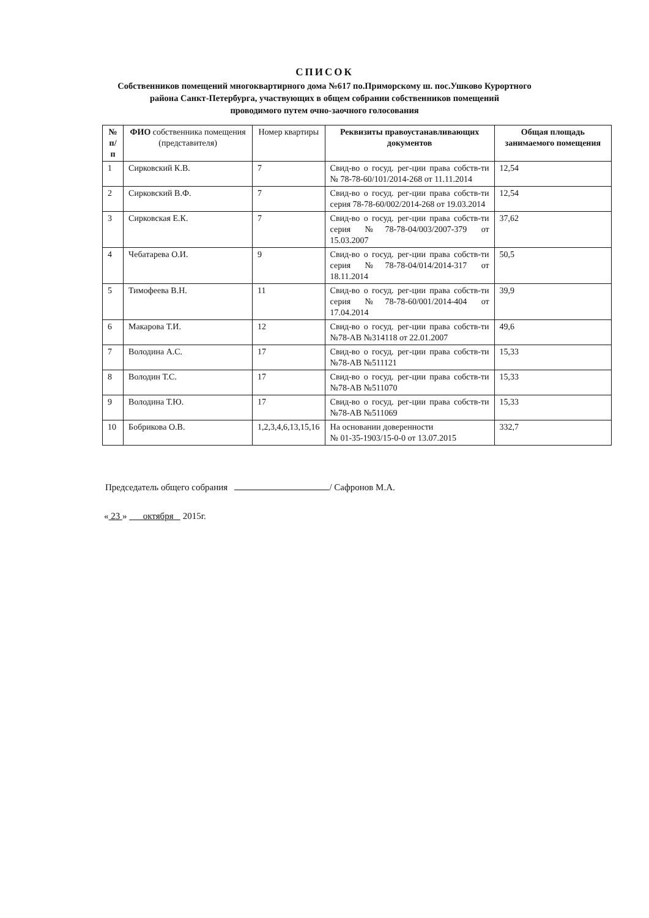СПИСОК
Собственников помещений многоквартирного дома №617 по.Приморскому ш. пос.Ушково Курортного
района Санкт-Петербурга, участвующих в общем собрании собственников помещений
проводимого путем очно-заочного голосования
| № п/п | ФИО собственника помещения (представителя) | Номер квартиры | Реквизиты правоустанавливающих документов | Общая площадь занимаемого помещения |
| --- | --- | --- | --- | --- |
| 1 | Сирковский К.В. | 7 | Свид-во о госуд. рег-ции права собств-ти № 78-78-60/101/2014-268 от 11.11.2014 | 12,54 |
| 2 | Сирковский В.Ф. | 7 | Свид-во о госуд. рег-ции права собств-ти серия 78-78-60/002/2014-268 от 19.03.2014 | 12,54 |
| 3 | Сирковская Е.К. | 7 | Свид-во о госуд. рег-ции права собств-ти серия №78-78-04/003/2007-379 от 15.03.2007 | 37,62 |
| 4 | Чебатарева О.И. | 9 | Свид-во о госуд. рег-ции права собств-ти серия №78-78-04/014/2014-317 от 18.11.2014 | 50,5 |
| 5 | Тимофеева В.Н. | 11 | Свид-во о госуд. рег-ции права собств-ти серия №78-78-60/001/2014-404 от 17.04.2014 | 39,9 |
| 6 | Макарова Т.И. | 12 | Свид-во о госуд. рег-ции права собств-ти №78-АВ №314118 от 22.01.2007 | 49,6 |
| 7 | Володина А.С. | 17 | Свид-во о госуд. рег-ции права собств-ти №78-АВ №511121 | 15,33 |
| 8 | Володин Т.С. | 17 | Свид-во о госуд. рег-ции права собств-ти №78-АВ №511070 | 15,33 |
| 9 | Володина Т.Ю. | 17 | Свид-во о госуд. рег-ции права собств-ти №78-АВ №511069 | 15,33 |
| 10 | Бобрикова О.В. | 1,2,3,4,6,13,15,16 | На основании доверенности № 01-35-1903/15-0-0 от 13.07.2015 | 332,7 |
Председатель общего собрания / Сафронов М.А.
« 23 » октября 2015г.